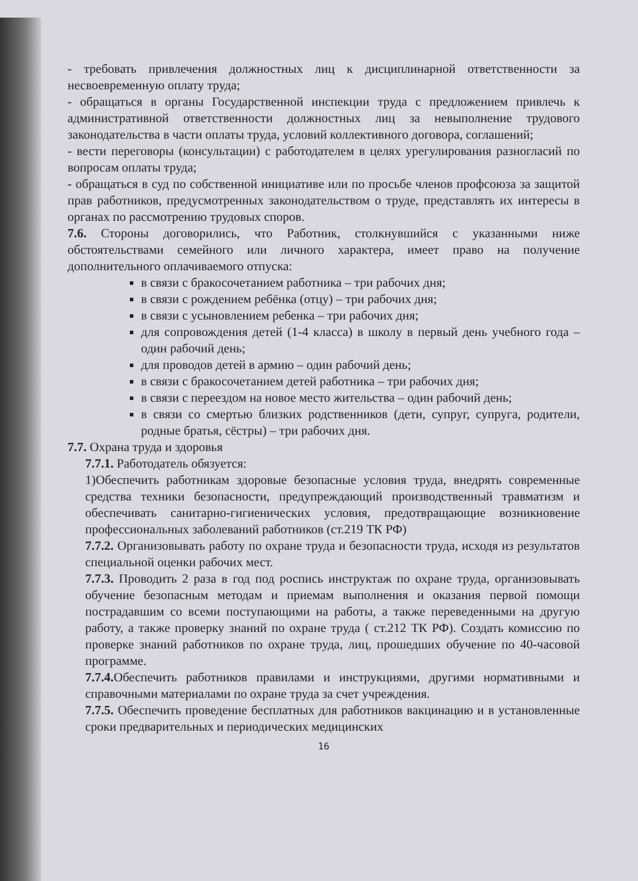- требовать привлечения должностных лиц к дисциплинарной ответственности за несвоевременную оплату труда;
- обращаться в органы Государственной инспекции труда с предложением привлечь к административной ответственности должностных лиц за невыполнение трудового законодательства в части оплаты труда, условий коллективного договора, соглашений;
- вести переговоры (консультации) с работодателем в целях урегулирования разногласий по вопросам оплаты труда;
- обращаться в суд по собственной инициативе или по просьбе членов профсоюза за защитой прав работников, предусмотренных законодательством о труде, представлять их интересы в органах по рассмотрению трудовых споров.
7.6. Стороны договорились, что Работник, столкнувшийся с указанными ниже обстоятельствами семейного или личного характера, имеет право на получение дополнительного оплачиваемого отпуска:
в связи с бракосочетанием работника – три рабочих дня;
в связи с рождением ребёнка (отцу) – три рабочих дня;
в связи с усыновлением ребенка – три рабочих дня;
для сопровождения детей (1-4 класса) в школу в первый день учебного года – один рабочий день;
для проводов детей в армию – один рабочий день;
в связи с бракосочетанием детей работника – три рабочих дня;
в связи с переездом на новое место жительства – один рабочий день;
в связи со смертью близких родственников (дети, супруг, супруга, родители, родные братья, сёстры) – три рабочих дня.
7.7. Охрана труда и здоровья
7.7.1. Работодатель обязуется:
1)Обеспечить работникам здоровые безопасные условия труда, внедрять современные средства техники безопасности, предупреждающий производственный травматизм и обеспечивать санитарно-гигиенических условия, предотвращающие возникновение профессиональных заболеваний работников (ст.219 ТК РФ)
7.7.2. Организовывать работу по охране труда и безопасности труда, исходя из результатов специальной оценки рабочих мест.
7.7.3. Проводить 2 раза в год под роспись инструктаж по охране труда, организовывать обучение безопасным методам и приемам выполнения и оказания первой помощи пострадавшим со всеми поступающими на работы, а также переведенными на другую работу, а также проверку знаний по охране труда ( ст.212 ТК РФ). Создать комиссию по проверке знаний работников по охране труда, лиц, прошедших обучение по 40-часовой программе.
7.7.4. Обеспечить работников правилами и инструкциями, другими нормативными и справочными материалами по охране труда за счет учреждения.
7.7.5. Обеспечить проведение бесплатных для работников вакцинацию и в установленные сроки предварительных и периодических медицинских
16